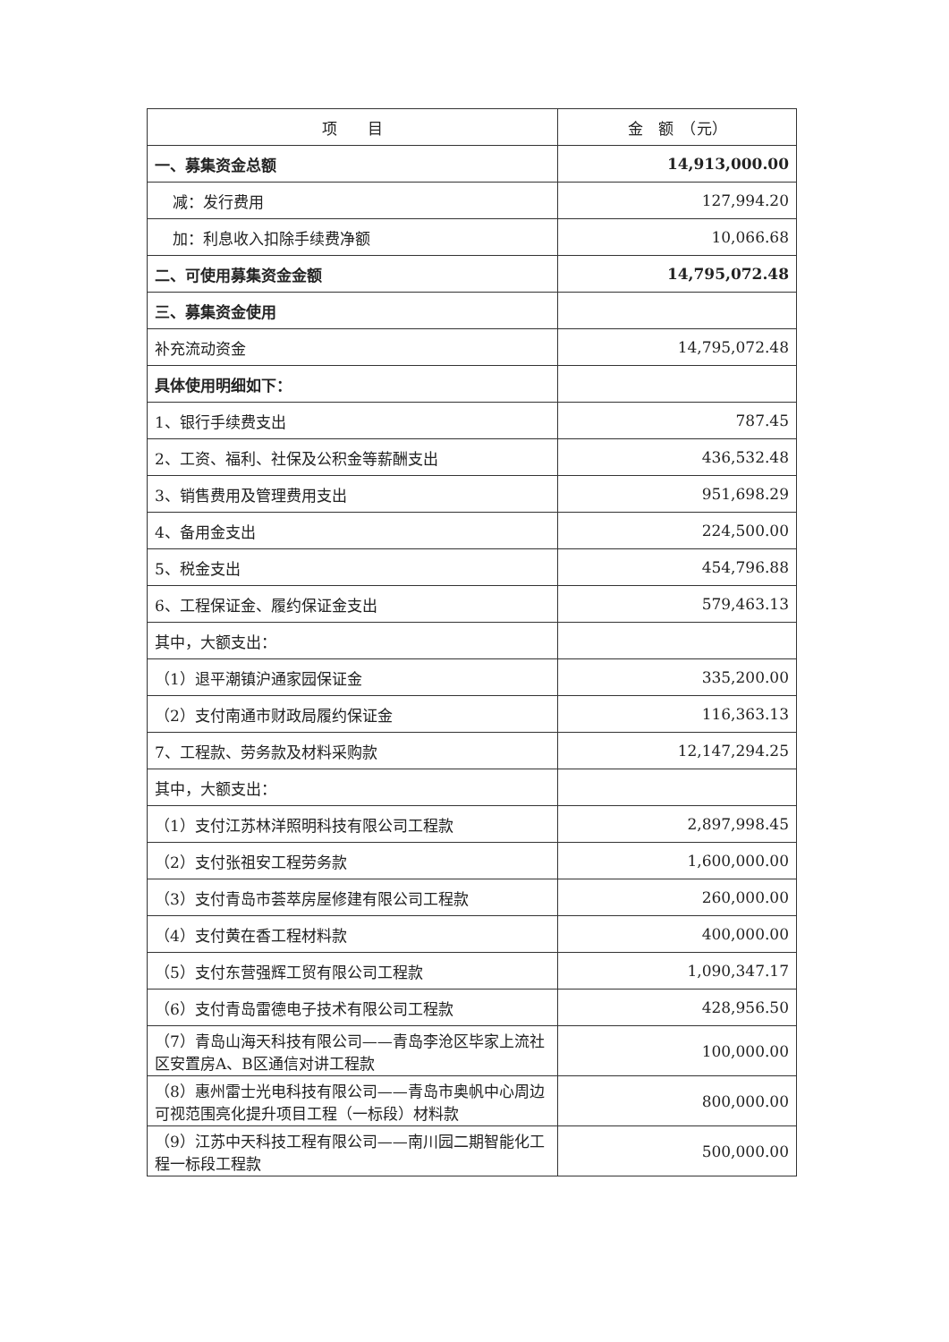| 项 目 | 金 额 （元） |
| --- | --- |
| 一、募集资金总额 | 14,913,000.00 |
| 减：发行费用 | 127,994.20 |
| 加：利息收入扣除手续费净额 | 10,066.68 |
| 二、可使用募集资金金额 | 14,795,072.48 |
| 三、募集资金使用 | |
| 补充流动资金 | 14,795,072.48 |
| 具体使用明细如下： | |
| 1、银行手续费支出 | 787.45 |
| 2、工资、福利、社保及公积金等薪酬支出 | 436,532.48 |
| 3、销售费用及管理费用支出 | 951,698.29 |
| 4、备用金支出 | 224,500.00 |
| 5、税金支出 | 454,796.88 |
| 6、工程保证金、履约保证金支出 | 579,463.13 |
| 其中，大额支出： | |
| （1）退平潮镇沪通家园保证金 | 335,200.00 |
| （2）支付南通市财政局履约保证金 | 116,363.13 |
| 7、工程款、劳务款及材料采购款 | 12,147,294.25 |
| 其中，大额支出： | |
| （1）支付江苏林洋照明科技有限公司工程款 | 2,897,998.45 |
| （2）支付张祖安工程劳务款 | 1,600,000.00 |
| （3）支付青岛市荟萃房屋修建有限公司工程款 | 260,000.00 |
| （4）支付黄在香工程材料款 | 400,000.00 |
| （5）支付东营强辉工贸有限公司工程款 | 1,090,347.17 |
| （6）支付青岛雷德电子技术有限公司工程款 | 428,956.50 |
| （7）青岛山海天科技有限公司——青岛李沧区毕家上流社区安置房A、B区通信对讲工程款 | 100,000.00 |
| （8）惠州雷士光电科技有限公司——青岛市奥帆中心周边可视范围亮化提升项目工程（一标段）材料款 | 800,000.00 |
| （9）江苏中天科技工程有限公司——南川园二期智能化工程一标段工程款 | 500,000.00 |